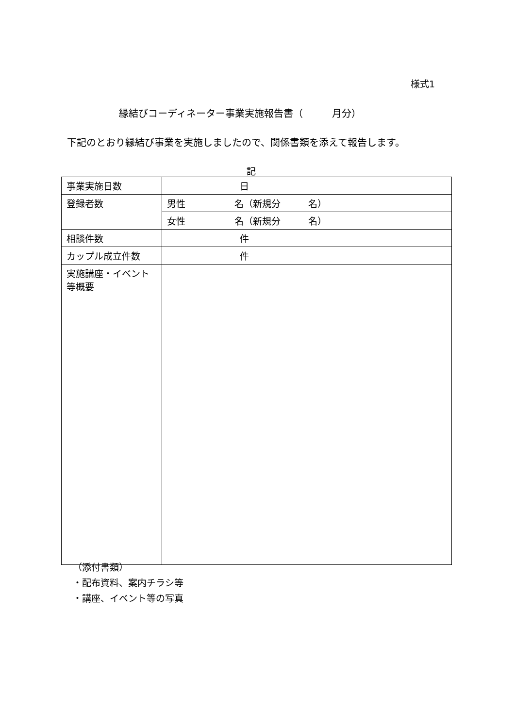様式1
縁結びコーディネーター事業実施報告書（　　　月分）
下記のとおり縁結び事業を実施しましたので、関係書類を添えて報告します。
記
| 事業実施日数 | 日 |
| 登録者数 | 男性 名（新規分 名） |
| | 女性 名（新規分 名） |
| 相談件数 | 件 |
| カップル成立件数 | 件 |
| 実施講座・イベント 等概要 | |
（添付書類）
・配布資料、案内チラシ等
・講座、イベント等の写真